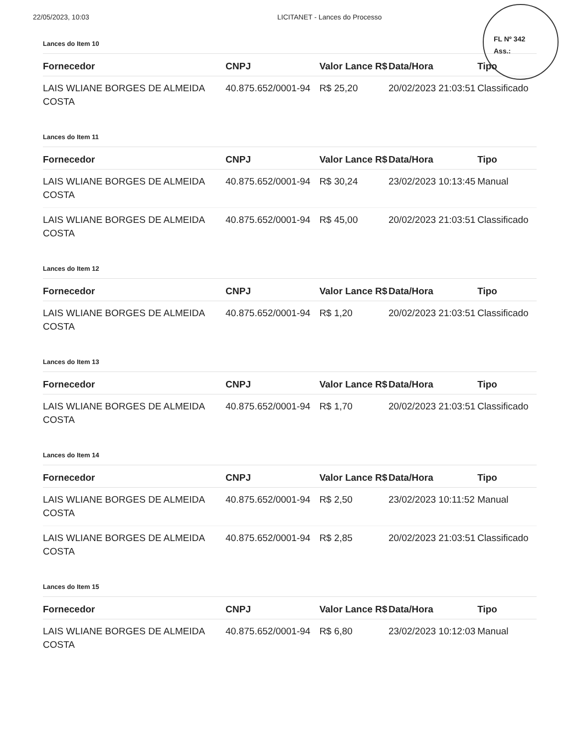22/05/2023, 10:03 LICITANET - Lances do Processo
FL Nº 342
Ass.:
Lances do Item 10
| Fornecedor | CNPJ | Valor Lance R$ | Data/Hora | Tipo |
| --- | --- | --- | --- | --- |
| LAIS WLIANE BORGES DE ALMEIDA COSTA | 40.875.652/0001-94 | R$ 25,20 | 20/02/2023 21:03:51 | Classificado |
Lances do Item 11
| Fornecedor | CNPJ | Valor Lance R$ | Data/Hora | Tipo |
| --- | --- | --- | --- | --- |
| LAIS WLIANE BORGES DE ALMEIDA COSTA | 40.875.652/0001-94 | R$ 30,24 | 23/02/2023 10:13:45 | Manual |
| LAIS WLIANE BORGES DE ALMEIDA COSTA | 40.875.652/0001-94 | R$ 45,00 | 20/02/2023 21:03:51 | Classificado |
Lances do Item 12
| Fornecedor | CNPJ | Valor Lance R$ | Data/Hora | Tipo |
| --- | --- | --- | --- | --- |
| LAIS WLIANE BORGES DE ALMEIDA COSTA | 40.875.652/0001-94 | R$ 1,20 | 20/02/2023 21:03:51 | Classificado |
Lances do Item 13
| Fornecedor | CNPJ | Valor Lance R$ | Data/Hora | Tipo |
| --- | --- | --- | --- | --- |
| LAIS WLIANE BORGES DE ALMEIDA COSTA | 40.875.652/0001-94 | R$ 1,70 | 20/02/2023 21:03:51 | Classificado |
Lances do Item 14
| Fornecedor | CNPJ | Valor Lance R$ | Data/Hora | Tipo |
| --- | --- | --- | --- | --- |
| LAIS WLIANE BORGES DE ALMEIDA COSTA | 40.875.652/0001-94 | R$ 2,50 | 23/02/2023 10:11:52 | Manual |
| LAIS WLIANE BORGES DE ALMEIDA COSTA | 40.875.652/0001-94 | R$ 2,85 | 20/02/2023 21:03:51 | Classificado |
Lances do Item 15
| Fornecedor | CNPJ | Valor Lance R$ | Data/Hora | Tipo |
| --- | --- | --- | --- | --- |
| LAIS WLIANE BORGES DE ALMEIDA COSTA | 40.875.652/0001-94 | R$ 6,80 | 23/02/2023 10:12:03 | Manual |